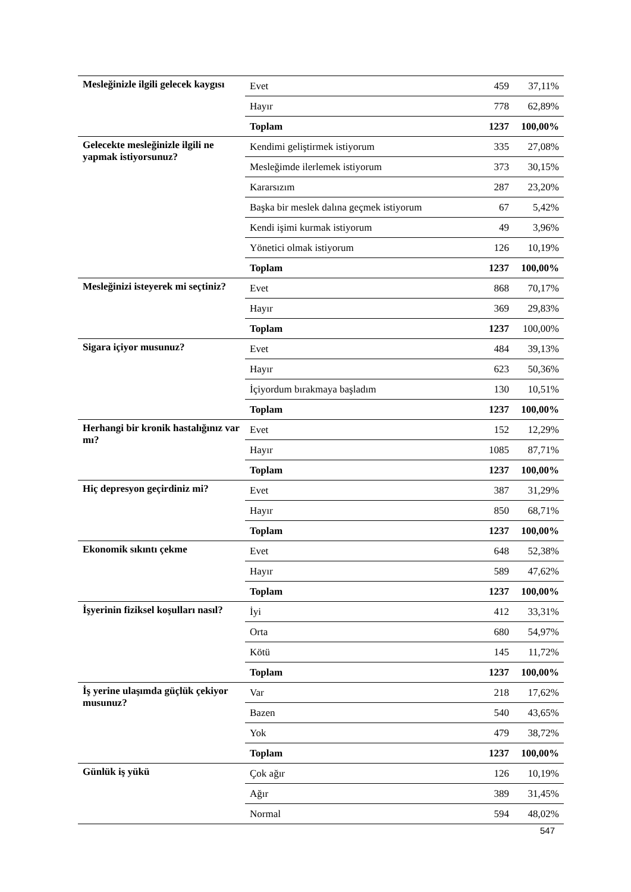| Mesleğinizle ilgili gelecek kaygısı | Evet | 459 | 37,11% |
| | Hayır | 778 | 62,89% |
| | Toplam | 1237 | 100,00% |
| Gelecekte mesleğinizle ilgili ne yapmak istiyorsunuz? | Kendimi geliştirmek istiyorum | 335 | 27,08% |
| | Mesleğimde ilerlemek istiyorum | 373 | 30,15% |
| | Kararsızım | 287 | 23,20% |
| | Başka bir meslek dalına geçmek istiyorum | 67 | 5,42% |
| | Kendi işimi kurmak istiyorum | 49 | 3,96% |
| | Yönetici olmak istiyorum | 126 | 10,19% |
| | Toplam | 1237 | 100,00% |
| Mesleğinizi isteyerek mi seçtiniz? | Evet | 868 | 70,17% |
| | Hayır | 369 | 29,83% |
| | Toplam | 1237 | 100,00% |
| Sigara içiyor musunuz? | Evet | 484 | 39,13% |
| | Hayır | 623 | 50,36% |
| | İçiyordum bırakmaya başladım | 130 | 10,51% |
| | Toplam | 1237 | 100,00% |
| Herhangi bir kronik hastalığınız var mı? | Evet | 152 | 12,29% |
| | Hayır | 1085 | 87,71% |
| | Toplam | 1237 | 100,00% |
| Hiç depresyon geçirdiniz mi? | Evet | 387 | 31,29% |
| | Hayır | 850 | 68,71% |
| | Toplam | 1237 | 100,00% |
| Ekonomik sıkıntı çekme | Evet | 648 | 52,38% |
| | Hayır | 589 | 47,62% |
| | Toplam | 1237 | 100,00% |
| İşyerinin fiziksel koşulları nasıl? | İyi | 412 | 33,31% |
| | Orta | 680 | 54,97% |
| | Kötü | 145 | 11,72% |
| | Toplam | 1237 | 100,00% |
| İş yerine ulaşımda güçlük çekiyor musunuz? | Var | 218 | 17,62% |
| | Bazen | 540 | 43,65% |
| | Yok | 479 | 38,72% |
| | Toplam | 1237 | 100,00% |
| Günlük iş yükü | Çok ağır | 126 | 10,19% |
| | Ağır | 389 | 31,45% |
| | Normal | 594 | 48,02% |
547